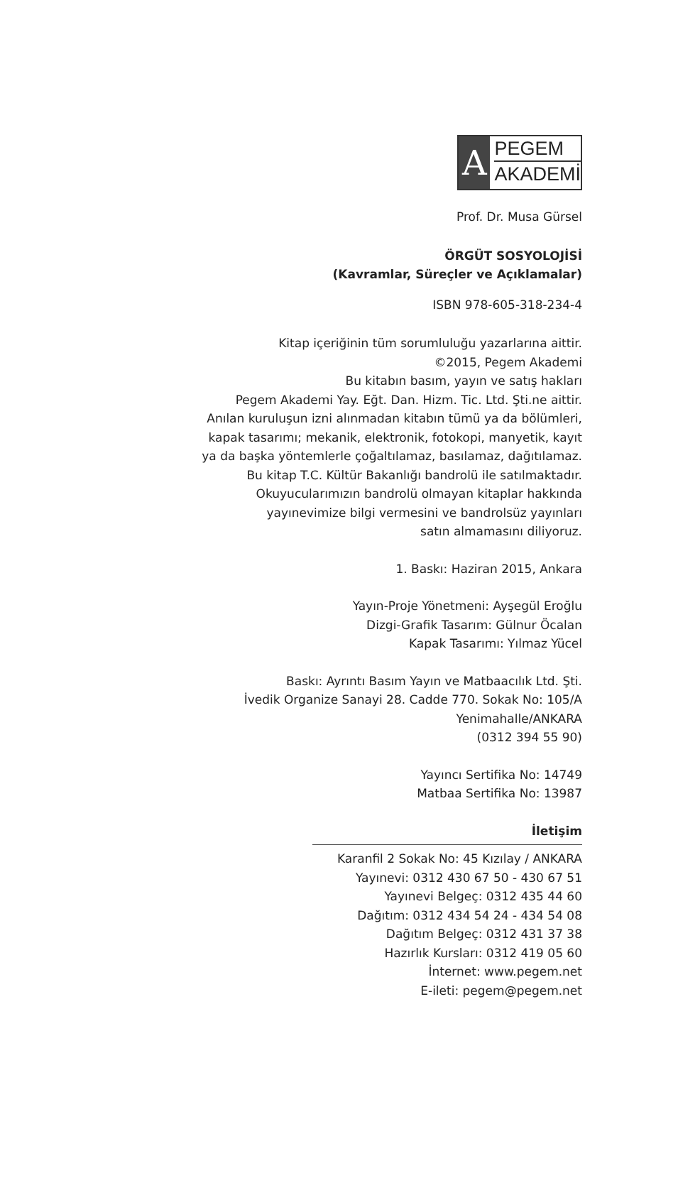A
PEGEM
AKADEMİ
Prof. Dr. Musa Gürsel
ÖRGÜT SOSYOLOJİSİ
(Kavramlar, Süreçler ve Açıklamalar)
ISBN 978-605-318-234-4
Kitap içeriğinin tüm sorumluluğu yazarlarına aittir.
©2015, Pegem Akademi
Bu kitabın basım, yayın ve satış hakları
Pegem Akademi Yay. Eğt. Dan. Hizm. Tic. Ltd. Şti.ne aittir.
Anılan kuruluşun izni alınmadan kitabın tümü ya da bölümleri,
kapak tasarımı; mekanik, elektronik, fotokopi, manyetik, kayıt
ya da başka yöntemlerle çoğaltılamaz, basılamaz, dağıtılamaz.
Bu kitap T.C. Kültür Bakanlığı bandrolü ile satılmaktadır.
Okuyucularımızın bandrolü olmayan kitaplar hakkında
yayınevimize bilgi vermesini ve bandrolsüz yayınları
satın almamasını diliyoruz.
1. Baskı: Haziran 2015, Ankara
Yayın-Proje Yönetmeni: Ayşegül Eroğlu
Dizgi-Grafik Tasarım: Gülnur Öcalan
Kapak Tasarımı: Yılmaz Yücel
Baskı: Ayrıntı Basım Yayın ve Matbaacılık Ltd. Şti.
İvedik Organize Sanayi 28. Cadde 770. Sokak No: 105/A
Yenimahalle/ANKARA
(0312 394 55 90)
Yayıncı Sertifika No: 14749
Matbaa Sertifika No: 13987
İletişim
Karanfil 2 Sokak No: 45 Kızılay / ANKARA
Yayınevi: 0312 430 67 50 - 430 67 51
Yayınevi Belgeç: 0312 435 44 60
Dağıtım: 0312 434 54 24 - 434 54 08
Dağıtım Belgeç: 0312 431 37 38
Hazırlık Kursları: 0312 419 05 60
İnternet: www.pegem.net
E-ileti: pegem@pegem.net